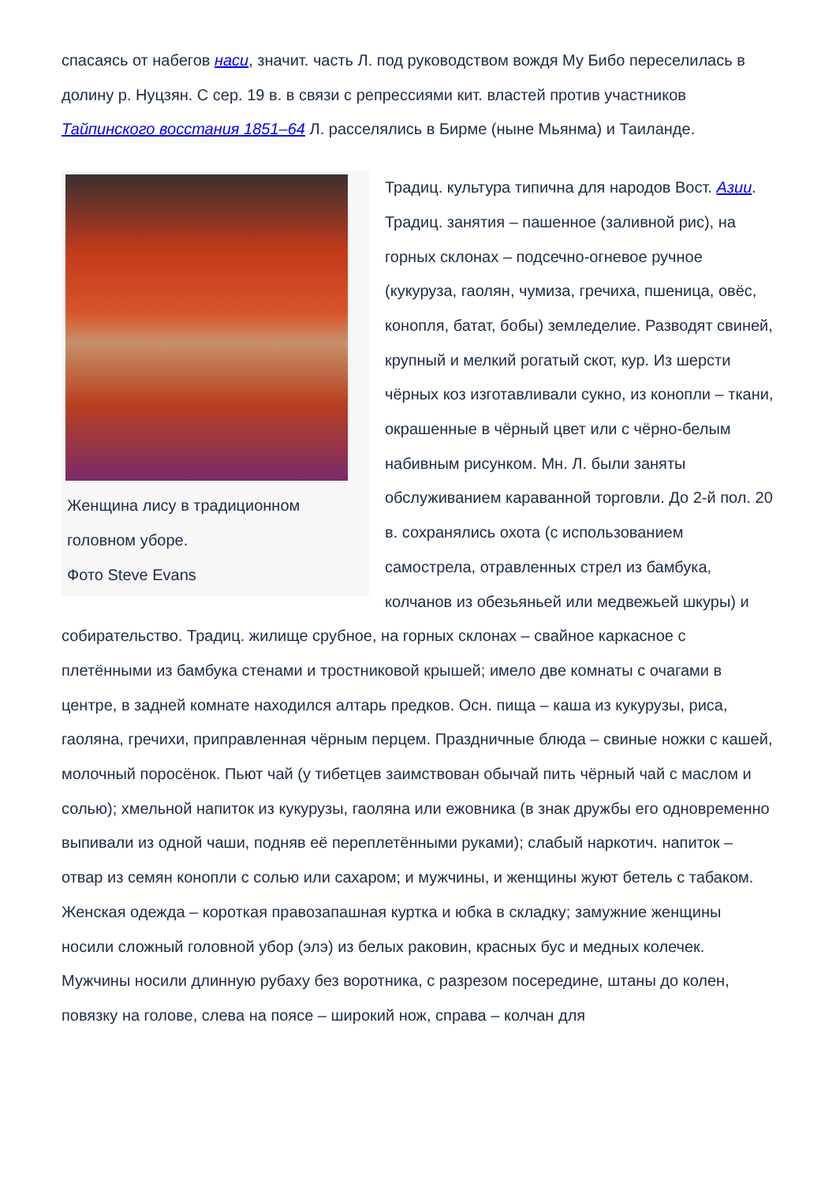спасаясь от набегов наси, значит. часть Л. под руководством вождя Му Бибо переселилась в долину р. Нуцзян. С сер. 19 в. в связи с репрессиями кит. властей против участников Тайпинского восстания 1851–64 Л. расселялись в Бирме (ныне Мьянма) и Таиланде.
Женщина лису в традиционном головном уборе.
Фото Steve Evans
Традиц. культура типична для народов Вост. Азии. Традиц. занятия – пашенное (заливной рис), на горных склонах – подсечно-огневое ручное (кукуруза, гаолян, чумиза, гречиха, пшеница, овёс, конопля, батат, бобы) земледелие. Разводят свиней, крупный и мелкий рогатый скот, кур. Из шерсти чёрных коз изготавливали сукно, из конопли – ткани, окрашенные в чёрный цвет или с чёрно-белым набивным рисунком. Мн. Л. были заняты обслуживанием караванной торговли. До 2-й пол. 20 в. сохранялись охота (с использованием самострела, отравленных стрел из бамбука, колчанов из обезьяньей или медвежьей шкуры) и собирательство. Традиц. жилище срубное, на горных склонах – свайное каркасное с плетёнными из бамбука стенами и тростниковой крышей; имело две комнаты с очагами в центре, в задней комнате находился алтарь предков. Осн. пища – каша из кукурузы, риса, гаоляна, гречихи, приправленная чёрным перцем. Праздничные блюда – свиные ножки с кашей, молочный поросёнок. Пьют чай (у тибетцев заимствован обычай пить чёрный чай с маслом и солью); хмельной напиток из кукурузы, гаоляна или ежовника (в знак дружбы его одновременно выпивали из одной чаши, подняв её переплетёнными руками); слабый наркотич. напиток – отвар из семян конопли с солью или сахаром; и мужчины, и женщины жуют бетель с табаком. Женская одежда – короткая правозапашная куртка и юбка в складку; замужние женщины носили сложный головной убор (элэ) из белых раковин, красных бус и медных колечек. Мужчины носили длинную рубаху без воротника, с разрезом посередине, штаны до колен, повязку на голове, слева на поясе – широкий нож, справа – колчан для